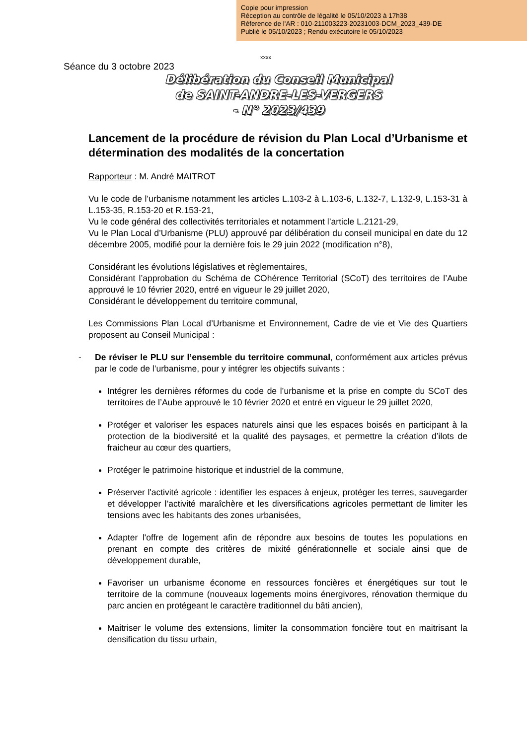Copie pour impression
Réception au contrôle de légalité le 05/10/2023 à 17h38
Réference de l'AR : 010-211003223-20231003-DCM_2023_439-DE
Publié le 05/10/2023 ; Rendu exécutoire le 05/10/2023
xxxx
Séance du 3 octobre 2023
Délibération du Conseil Municipal
de SAINT-ANDRE-LES-VERGERS
- N° 2023/439
Lancement de la procédure de révision du Plan Local d’Urbanisme et détermination des modalités de la concertation
Rapporteur : M. André MAITROT
Vu le code de l’urbanisme notamment les articles L.103-2 à L.103-6, L.132-7, L.132-9, L.153-31 à L.153-35, R.153-20 et R.153-21,
Vu le code général des collectivités territoriales et notamment l’article L.2121-29,
Vu le Plan Local d’Urbanisme (PLU) approuvé par délibération du conseil municipal en date du 12 décembre 2005, modifié pour la dernière fois le 29 juin 2022 (modification n°8),
Considérant les évolutions législatives et règlementaires,
Considérant l’approbation du Schéma de COhérence Territorial (SCoT) des territoires de l’Aube approuvé le 10 février 2020, entré en vigueur le 29 juillet 2020,
Considérant le développement du territoire communal,
Les Commissions Plan Local d’Urbanisme et Environnement, Cadre de vie et Vie des Quartiers proposent au Conseil Municipal :
- De réviser le PLU sur l’ensemble du territoire communal, conformément aux articles prévus par le code de l’urbanisme, pour y intégrer les objectifs suivants :
Intégrer les dernières réformes du code de l’urbanisme et la prise en compte du SCoT des territoires de l’Aube approuvé le 10 février 2020 et entré en vigueur le 29 juillet 2020,
Protéger et valoriser les espaces naturels ainsi que les espaces boisés en participant à la protection de la biodiversité et la qualité des paysages, et permettre la création d’ilots de fraicheur au cœur des quartiers,
Protéger le patrimoine historique et industriel de la commune,
Préserver l'activité agricole : identifier les espaces à enjeux, protéger les terres, sauvegarder et développer l’activité maraîchère et les diversifications agricoles permettant de limiter les tensions avec les habitants des zones urbanisées,
Adapter l'offre de logement afin de répondre aux besoins de toutes les populations en prenant en compte des critères de mixité générationnelle et sociale ainsi que de développement durable,
Favoriser un urbanisme économe en ressources foncières et énergétiques sur tout le territoire de la commune (nouveaux logements moins énergivores, rénovation thermique du parc ancien en protégeant le caractère traditionnel du bâti ancien),
Maitriser le volume des extensions, limiter la consommation foncière tout en maitrisant la densification du tissu urbain,